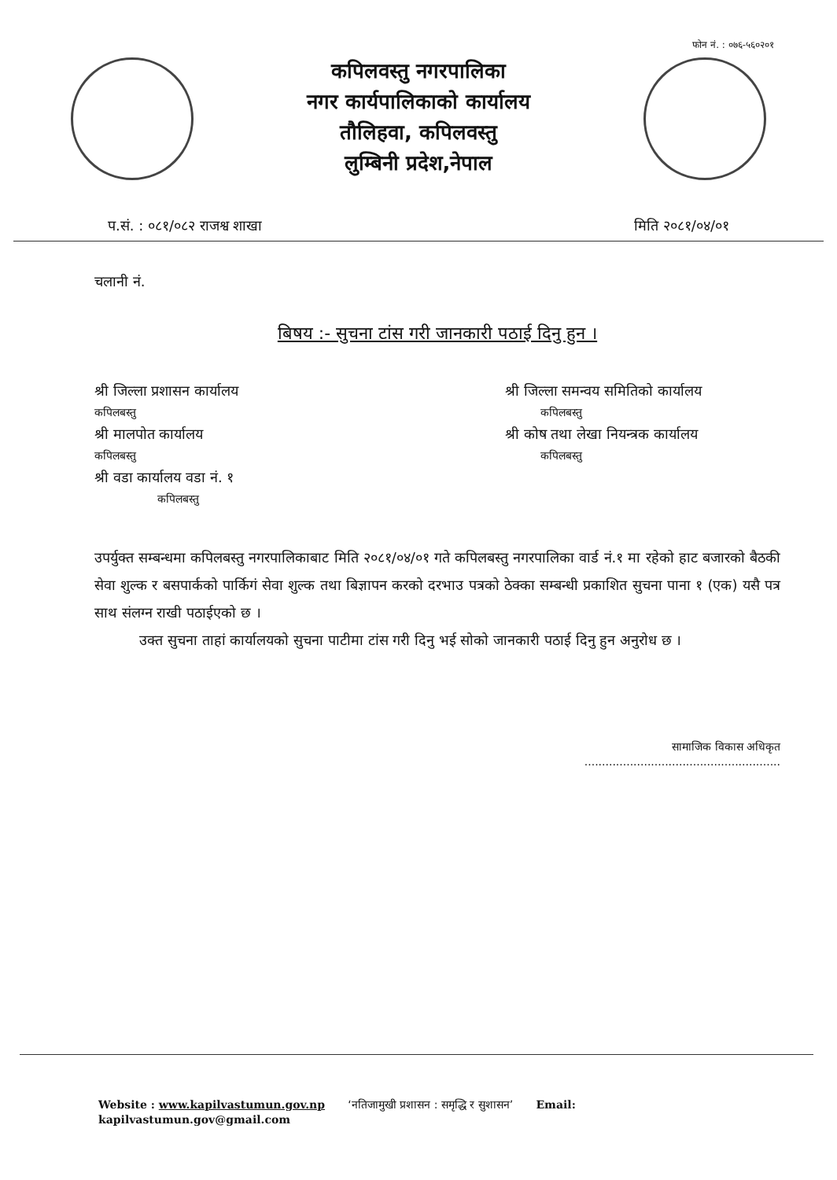फोन नं. : ०७६-५६०२०१
कपिलवस्तु नगरपालिका
नगर कार्यपालिकाको कार्यालय
तौलिहवा, कपिलवस्तु
लुम्बिनी प्रदेश,नेपाल
प.सं. : ०८१/०८२ राजश्व शाखा मिति २०८१/०४/०१
चलानी नं.
बिषय :- सुचना टांस गरी जानकारी पठाई दिनु हुन ।
श्री जिल्ला प्रशासन कार्यालय
कपिलबस्तु
श्री मालपोत कार्यालय
कपिलबस्तु
श्री वडा कार्यालय वडा नं. १
कपिलबस्तु
श्री जिल्ला समन्वय समितिको कार्यालय
कपिलबस्तु
श्री कोष तथा लेखा नियन्त्रक कार्यालय
कपिलबस्तु
उपर्युक्त सम्बन्धमा कपिलबस्तु नगरपालिकाबाट मिति २०८१/०४/०१ गते कपिलबस्तु नगरपालिका वार्ड नं.१ मा रहेको हाट बजारको बैठकी सेवा शुल्क र बसपार्कको पार्किगं सेवा शुल्क तथा बिज्ञापन करको दरभाउ पत्रको ठेक्का सम्बन्धी प्रकाशित सुचना पाना १ (एक) यसै पत्र साथ संलग्न राखी पठाईएको छ ।
उक्त सुचना ताहां कार्यालयको सुचना पाटीमा टांस गरी दिनु भई सोको जानकारी पठाई दिनु हुन अनुरोध छ ।
सामाजिक विकास अधिकृत
........................................................
Website : www.kapilvastumun.gov.np ‘नतिजामुखी प्रशासन : समृद्धि र सुशासन’ Email:
kapilvastumun.gov@gmail.com